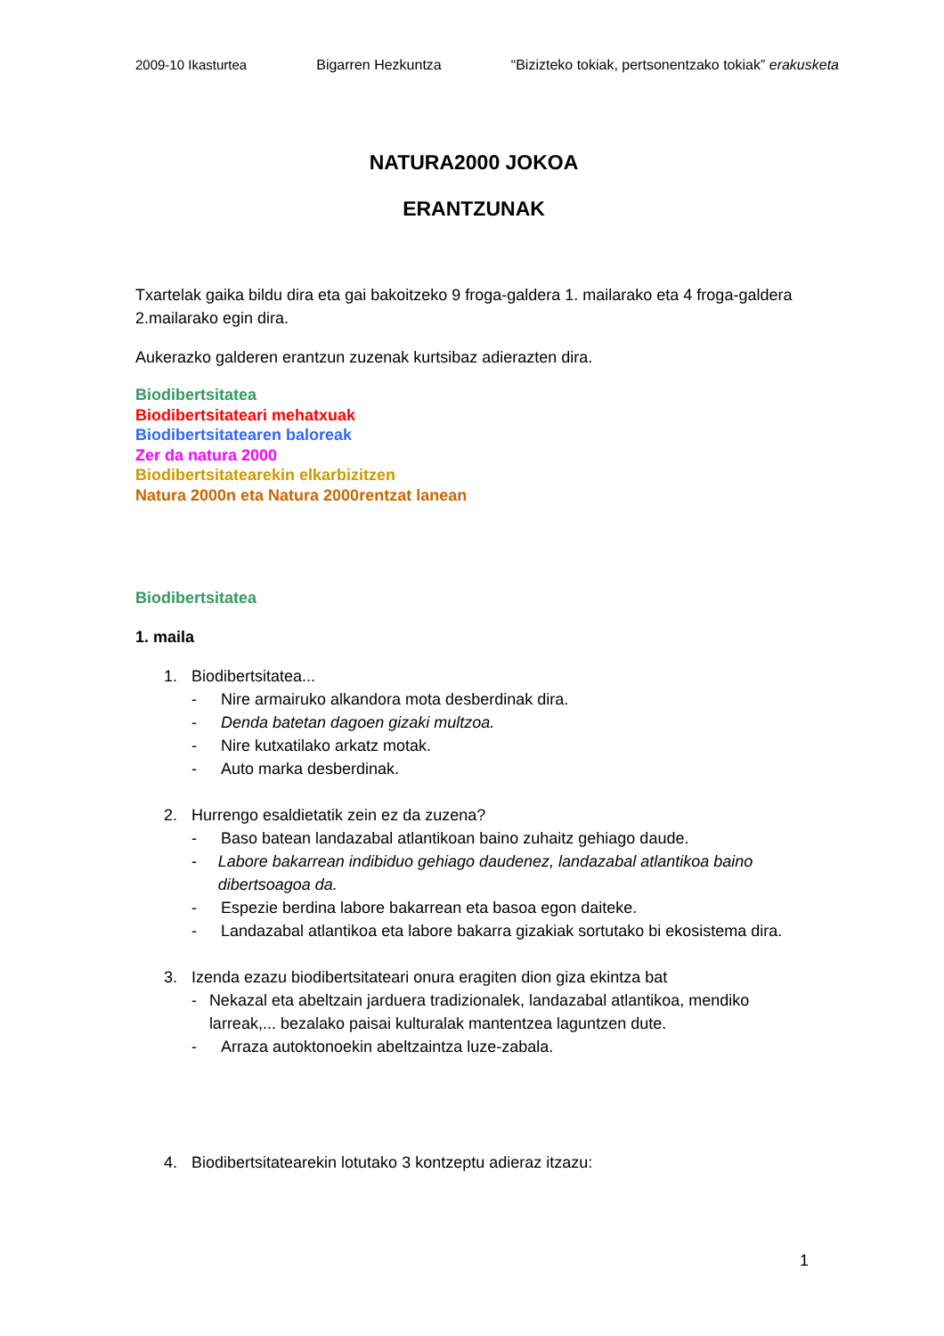2009-10 Ikasturtea Bigarren Hezkuntza “Bizizteko tokiak, pertsonentzako tokiak” erakusketa
NATURA2000 JOKOA
ERANTZUNAK
Txartelak gaika bildu dira eta gai bakoitzeko 9 froga-galdera 1. mailarako eta 4 froga-galdera 2.mailarako egin dira.
Aukerazko galderen erantzun zuzenak kurtsibaz adierazten dira.
Biodibertsitatea
Biodibertsitateari mehatxuak
Biodibertsitatearen baloreak
Zer da natura 2000
Biodibertsitatearekin elkarbizitzen
Natura 2000n eta Natura 2000rentzat lanean
Biodibertsitatea
1. maila
1. Biodibertsitatea...
- Nire armairuko alkandora mota desberdinak dira.
- Denda batetan dagoen gizaki multzoa.
- Nire kutxatilako arkatz motak.
- Auto marka desberdinak.
2. Hurrengo esaldietatik zein ez da zuzena?
- Baso batean landazabal atlantikoan baino zuhaitz gehiago daude.
- Labore bakarrean indibiduo gehiago daudenez, landazabal atlantikoa baino dibertsoagoa da.
- Espezie berdina labore bakarrean eta basoa egon daiteke.
- Landazabal atlantikoa eta labore bakarra gizakiak sortutako bi ekosistema dira.
3. Izenda ezazu biodibertsitateari onura eragiten dion giza ekintza bat
- Nekazal eta abeltzain jarduera tradizionalek, landazabal atlantikoa, mendiko larreak,... bezalako paisai kulturalak mantentzea laguntzen dute.
- Arraza autoktonoekin abeltzaintza luze-zabala.
4. Biodibertsitatearekin lotutako 3 kontzeptu adieraz itzazu:
1